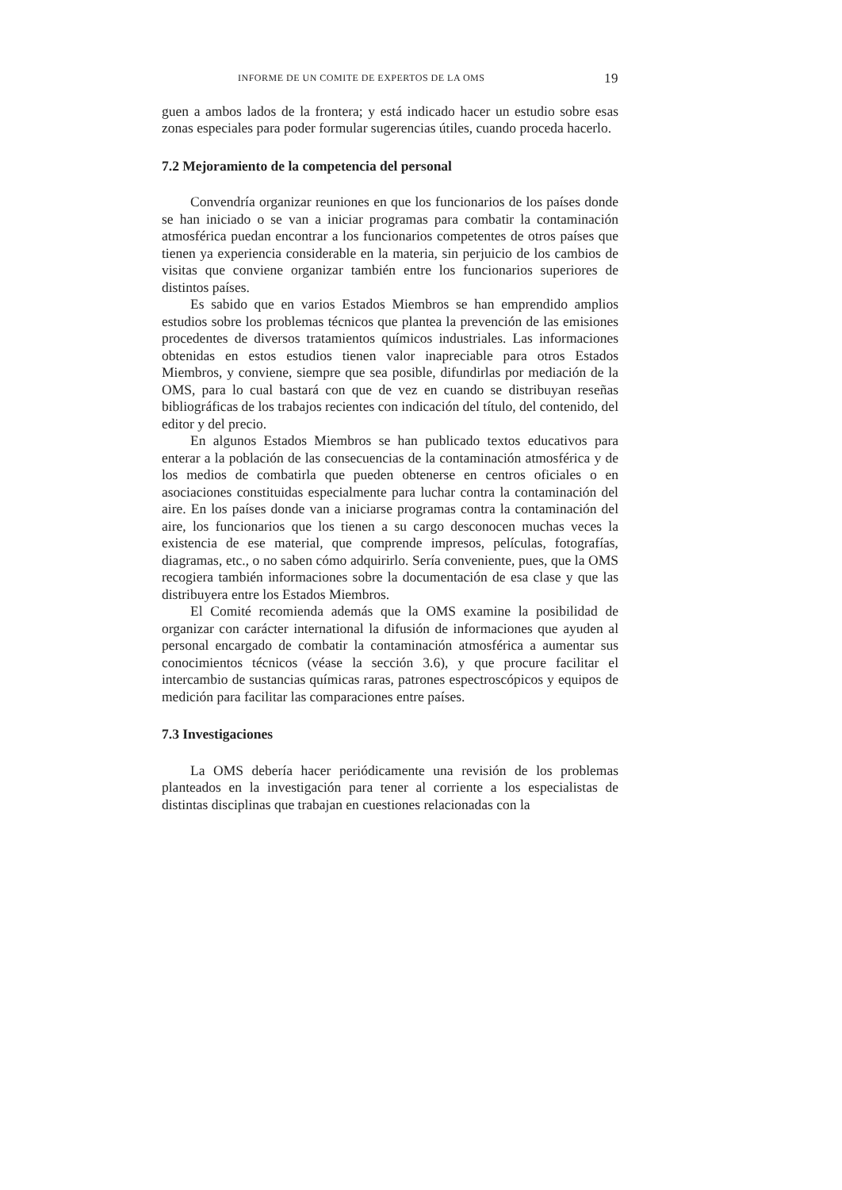INFORME DE UN COMITE DE EXPERTOS DE LA OMS 19
guen a ambos lados de la frontera; y está indicado hacer un estudio sobre esas zonas especiales para poder formular sugerencias útiles, cuando proceda hacerlo.
7.2 Mejoramiento de la competencia del personal
Convendría organizar reuniones en que los funcionarios de los países donde se han iniciado o se van a iniciar programas para combatir la contaminación atmosférica puedan encontrar a los funcionarios competentes de otros países que tienen ya experiencia considerable en la materia, sin perjuicio de los cambios de visitas que conviene organizar también entre los funcionarios superiores de distintos países.
Es sabido que en varios Estados Miembros se han emprendido amplios estudios sobre los problemas técnicos que plantea la prevención de las emisiones procedentes de diversos tratamientos químicos industriales. Las informaciones obtenidas en estos estudios tienen valor inapreciable para otros Estados Miembros, y conviene, siempre que sea posible, difundirlas por mediación de la OMS, para lo cual bastará con que de vez en cuando se distribuyan reseñas bibliográficas de los trabajos recientes con indicación del título, del contenido, del editor y del precio.
En algunos Estados Miembros se han publicado textos educativos para enterar a la población de las consecuencias de la contaminación atmosférica y de los medios de combatirla que pueden obtenerse en centros oficiales o en asociaciones constituidas especialmente para luchar contra la contaminación del aire. En los países donde van a iniciarse programas contra la contaminación del aire, los funcionarios que los tienen a su cargo desconocen muchas veces la existencia de ese material, que comprende impresos, películas, fotografías, diagramas, etc., o no saben cómo adquirirlo. Sería conveniente, pues, que la OMS recogiera también informaciones sobre la documentación de esa clase y que las distribuyera entre los Estados Miembros.
El Comité recomienda además que la OMS examine la posibilidad de organizar con carácter international la difusión de informaciones que ayuden al personal encargado de combatir la contaminación atmosférica a aumentar sus conocimientos técnicos (véase la sección 3.6), y que procure facilitar el intercambio de sustancias químicas raras, patrones espectroscópicos y equipos de medición para facilitar las comparaciones entre países.
7.3 Investigaciones
La OMS debería hacer periódicamente una revisión de los problemas planteados en la investigación para tener al corriente a los especialistas de distintas disciplinas que trabajan en cuestiones relacionadas con la